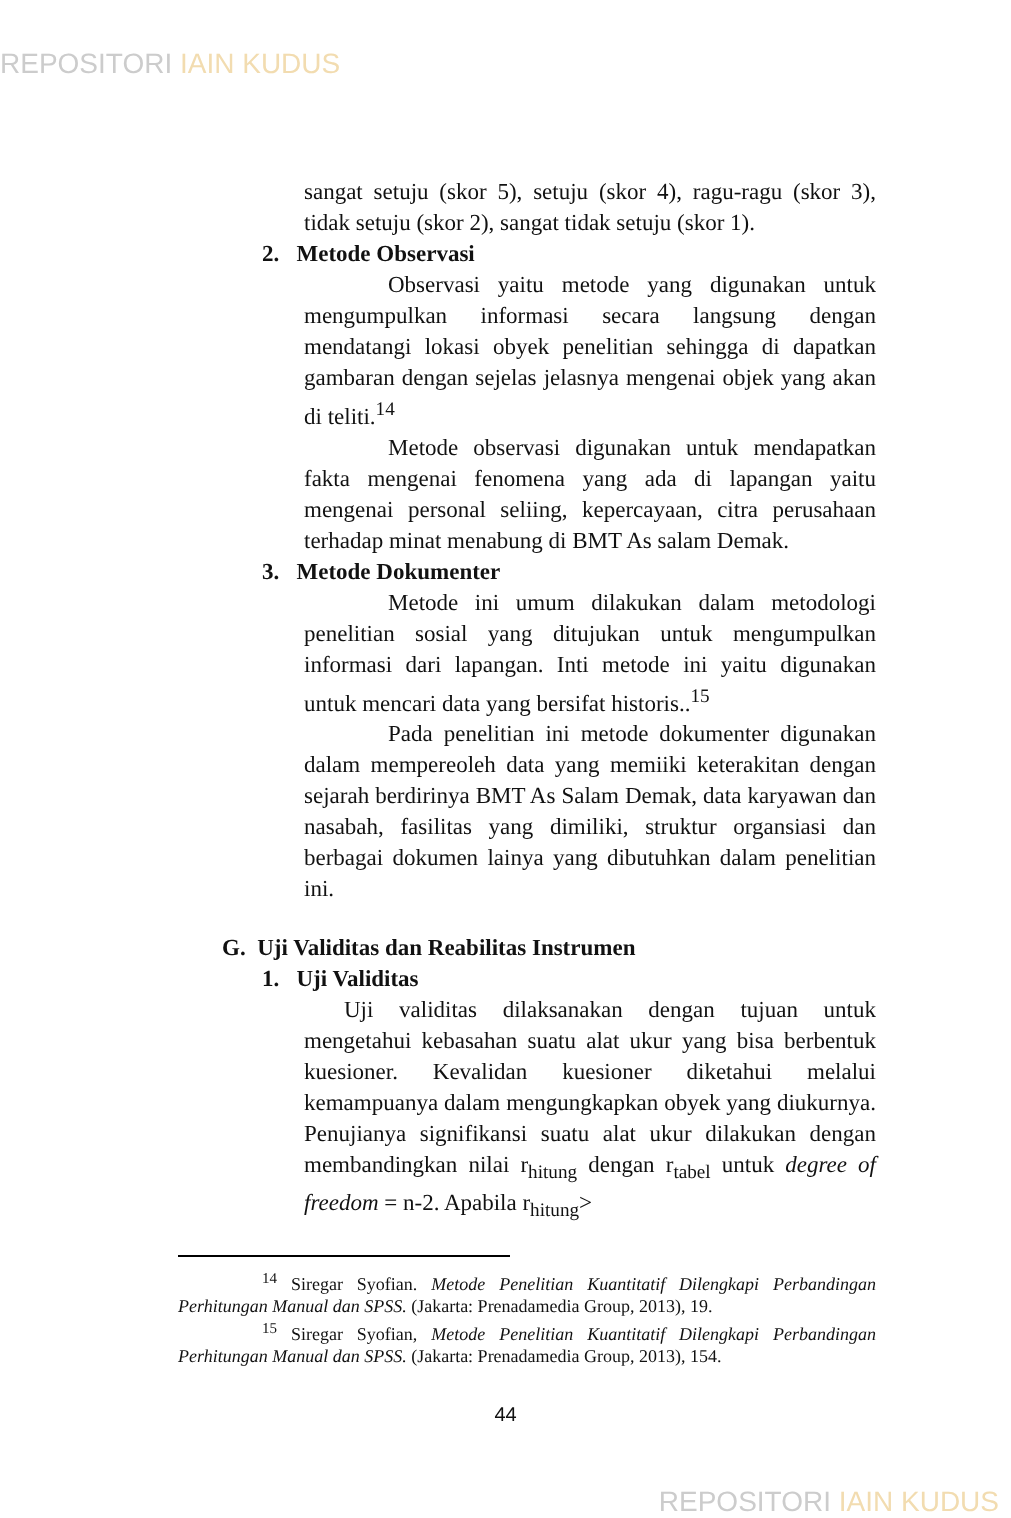REPOSITORI IAIN KUDUS
sangat setuju (skor 5), setuju (skor 4), ragu-ragu (skor 3), tidak setuju (skor 2), sangat tidak setuju (skor 1).
2. Metode Observasi
Observasi yaitu metode yang digunakan untuk mengumpulkan informasi secara langsung dengan mendatangi lokasi obyek penelitian sehingga di dapatkan gambaran dengan sejelas jelasnya mengenai objek yang akan di teliti.<sup>14</sup>
Metode observasi digunakan untuk mendapatkan fakta mengenai fenomena yang ada di lapangan yaitu mengenai personal seliing, kepercayaan, citra perusahaan terhadap minat menabung di BMT As salam Demak.
3. Metode Dokumenter
Metode ini umum dilakukan dalam metodologi penelitian sosial yang ditujukan untuk mengumpulkan informasi dari lapangan. Inti metode ini yaitu digunakan untuk mencari data yang bersifat historis..<sup>15</sup>
Pada penelitian ini metode dokumenter digunakan dalam mempereoleh data yang memiiki keterakitan dengan sejarah berdirinya BMT As Salam Demak, data karyawan dan nasabah, fasilitas yang dimiliki, struktur organsiasi dan berbagai dokumen lainya yang dibutuhkan dalam penelitian ini.
G. Uji Validitas dan Reabilitas Instrumen
1. Uji Validitas
Uji validitas dilaksanakan dengan tujuan untuk mengetahui kebasahan suatu alat ukur yang bisa berbentuk kuesioner. Kevalidan kuesioner diketahui melalui kemampuanya dalam mengungkapkan obyek yang diukurnya. Penujianya signifikansi suatu alat ukur dilakukan dengan membandingkan nilai r<sub>hitung</sub> dengan r<sub>tabel</sub> untuk degree of freedom = n-2. Apabila r<sub>hitung</sub>>
<sup>14</sup> Siregar Syofian. Metode Penelitian Kuantitatif Dilengkapi Perbandingan Perhitungan Manual dan SPSS. (Jakarta: Prenadamedia Group, 2013), 19.
<sup>15</sup> Siregar Syofian, Metode Penelitian Kuantitatif Dilengkapi Perbandingan Perhitungan Manual dan SPSS. (Jakarta: Prenadamedia Group, 2013), 154.
44
REPOSITORI IAIN KUDUS